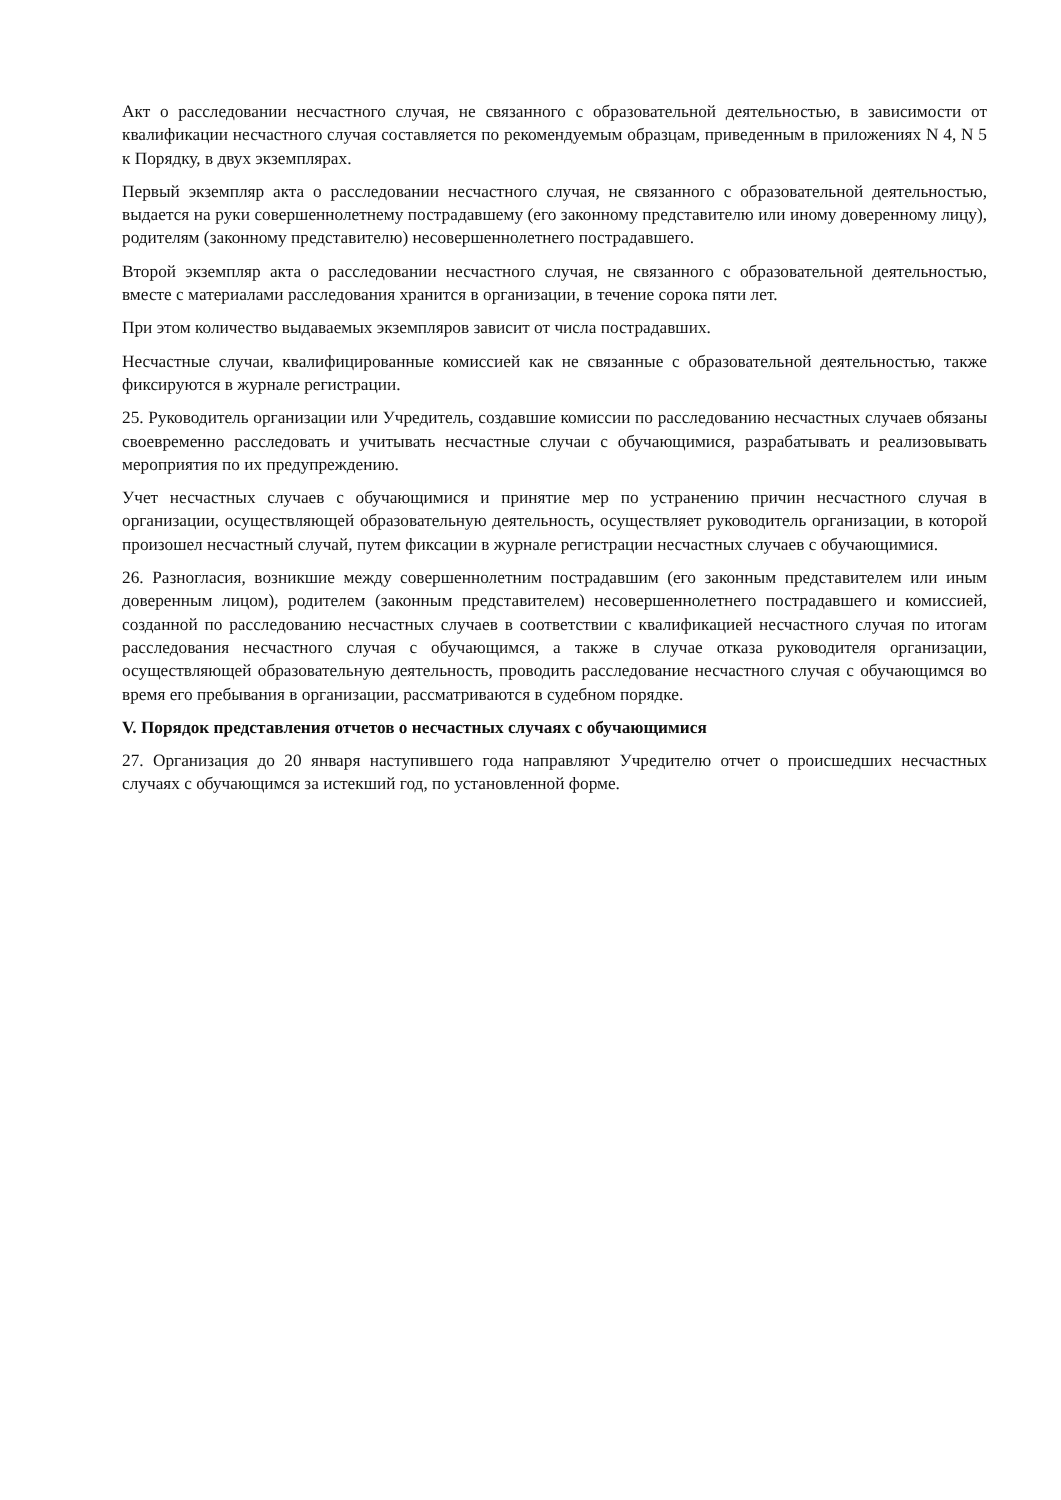Акт о расследовании несчастного случая, не связанного с образовательной деятельностью, в зависимости от квалификации несчастного случая составляется по рекомендуемым образцам, приведенным в приложениях N 4, N 5 к Порядку, в двух экземплярах.
Первый экземпляр акта о расследовании несчастного случая, не связанного с образовательной деятельностью, выдается на руки совершеннолетнему пострадавшему (его законному представителю или иному доверенному лицу), родителям (законному представителю) несовершеннолетнего пострадавшего.
Второй экземпляр акта о расследовании несчастного случая, не связанного с образовательной деятельностью, вместе с материалами расследования хранится в организации, в течение сорока пяти лет.
При этом количество выдаваемых экземпляров зависит от числа пострадавших.
Несчастные случаи, квалифицированные комиссией как не связанные с образовательной деятельностью, также фиксируются в журнале регистрации.
25. Руководитель организации или Учредитель, создавшие комиссии по расследованию несчастных случаев обязаны своевременно расследовать и учитывать несчастные случаи с обучающимися, разрабатывать и реализовывать мероприятия по их предупреждению.
Учет несчастных случаев с обучающимися и принятие мер по устранению причин несчастного случая в организации, осуществляющей образовательную деятельность, осуществляет руководитель организации, в которой произошел несчастный случай, путем фиксации в журнале регистрации несчастных случаев с обучающимися.
26. Разногласия, возникшие между совершеннолетним пострадавшим (его законным представителем или иным доверенным лицом), родителем (законным представителем) несовершеннолетнего пострадавшего и комиссией, созданной по расследованию несчастных случаев в соответствии с квалификацией несчастного случая по итогам расследования несчастного случая с обучающимся, а также в случае отказа руководителя организации, осуществляющей образовательную деятельность, проводить расследование несчастного случая с обучающимся во время его пребывания в организации, рассматриваются в судебном порядке.
V. Порядок представления отчетов о несчастных случаях с обучающимися
27. Организация до 20 января наступившего года направляют Учредителю отчет о происшедших несчастных случаях с обучающимся за истекший год, по установленной форме.